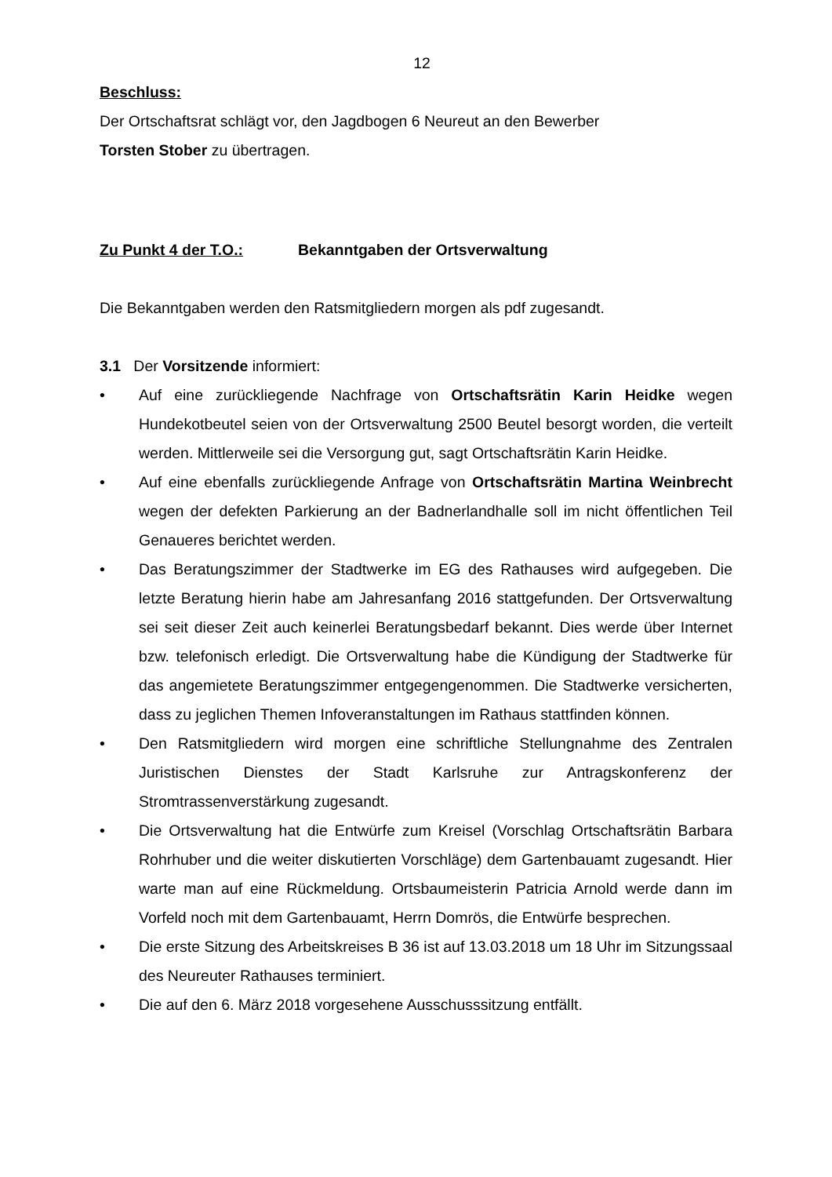12
Beschluss:
Der Ortschaftsrat schlägt vor, den Jagdbogen 6 Neureut an den Bewerber
Torsten Stober zu übertragen.
Zu Punkt 4 der T.O.: Bekanntgaben der Ortsverwaltung
Die Bekanntgaben werden den Ratsmitgliedern morgen als pdf zugesandt.
3.1 Der Vorsitzende informiert:
• Auf eine zurückliegende Nachfrage von Ortschaftsrätin Karin Heidke wegen Hundekotbeutel seien von der Ortsverwaltung 2500 Beutel besorgt worden, die verteilt werden. Mittlerweile sei die Versorgung gut, sagt Ortschaftsrätin Karin Heidke.
• Auf eine ebenfalls zurückliegende Anfrage von Ortschaftsrätin Martina Weinbrecht wegen der defekten Parkierung an der Badnerlandhalle soll im nicht öffentlichen Teil Genaueres berichtet werden.
• Das Beratungszimmer der Stadtwerke im EG des Rathauses wird aufgegeben. Die letzte Beratung hierin habe am Jahresanfang 2016 stattgefunden. Der Ortsverwaltung sei seit dieser Zeit auch keinerlei Beratungsbedarf bekannt. Dies werde über Internet bzw. telefonisch erledigt. Die Ortsverwaltung habe die Kündigung der Stadtwerke für das angemietete Beratungszimmer entgegengenommen. Die Stadtwerke versicherten, dass zu jeglichen Themen Infoveranstaltungen im Rathaus stattfinden können.
• Den Ratsmitgliedern wird morgen eine schriftliche Stellungnahme des Zentralen Juristischen Dienstes der Stadt Karlsruhe zur Antragskonferenz der Stromtrassenverstärkung zugesandt.
• Die Ortsverwaltung hat die Entwürfe zum Kreisel (Vorschlag Ortschaftsrätin Barbara Rohrhuber und die weiter diskutierten Vorschläge) dem Gartenbauamt zugesandt. Hier warte man auf eine Rückmeldung. Ortsbaumeisterin Patricia Arnold werde dann im Vorfeld noch mit dem Gartenbauamt, Herrn Domrös, die Entwürfe besprechen.
• Die erste Sitzung des Arbeitskreises B 36 ist auf 13.03.2018 um 18 Uhr im Sitzungssaal des Neureuter Rathauses terminiert.
• Die auf den 6. März 2018 vorgesehene Ausschusssitzung entfällt.